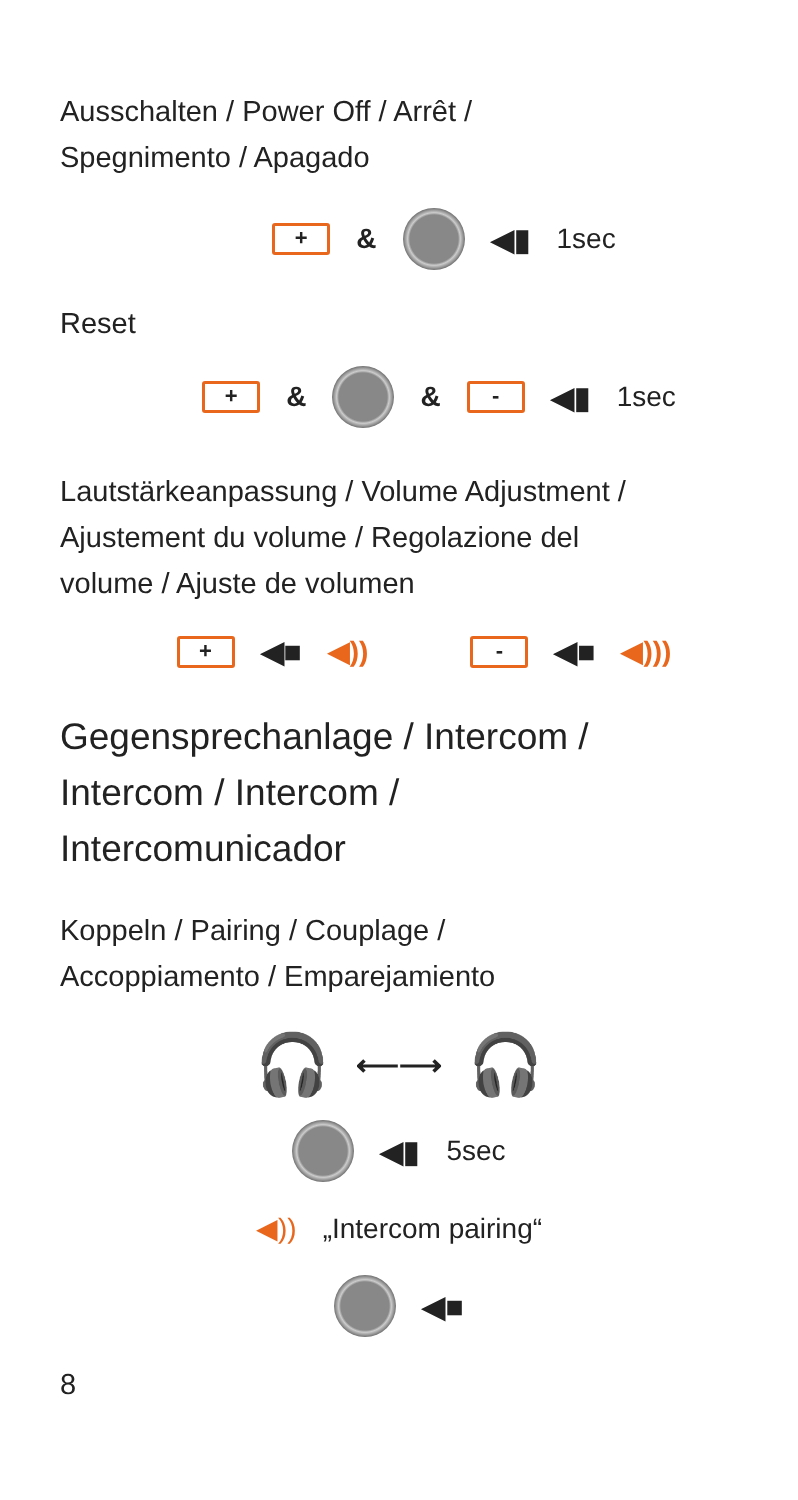Ausschalten / Power Off / Arrêt /
Spegnimento / Apagado
+ & ◀▮ 1sec
Reset
+ & & - ◀▮ 1sec
Lautstärkeanpassung / Volume Adjustment /
Ajustement du volume / Regolazione del
volume / Ajuste de volumen
+ ◀■ ◀)) - ◀■ ◀)))
Gegensprechanlage / Intercom /
Intercom / Intercom /
Intercomunicador
Koppeln / Pairing / Couplage /
Accoppiamento / Emparejamiento
🎧 ⟵⟶ 🎧
◀▮ 5sec
◀)) „Intercom pairing“
◀■
8